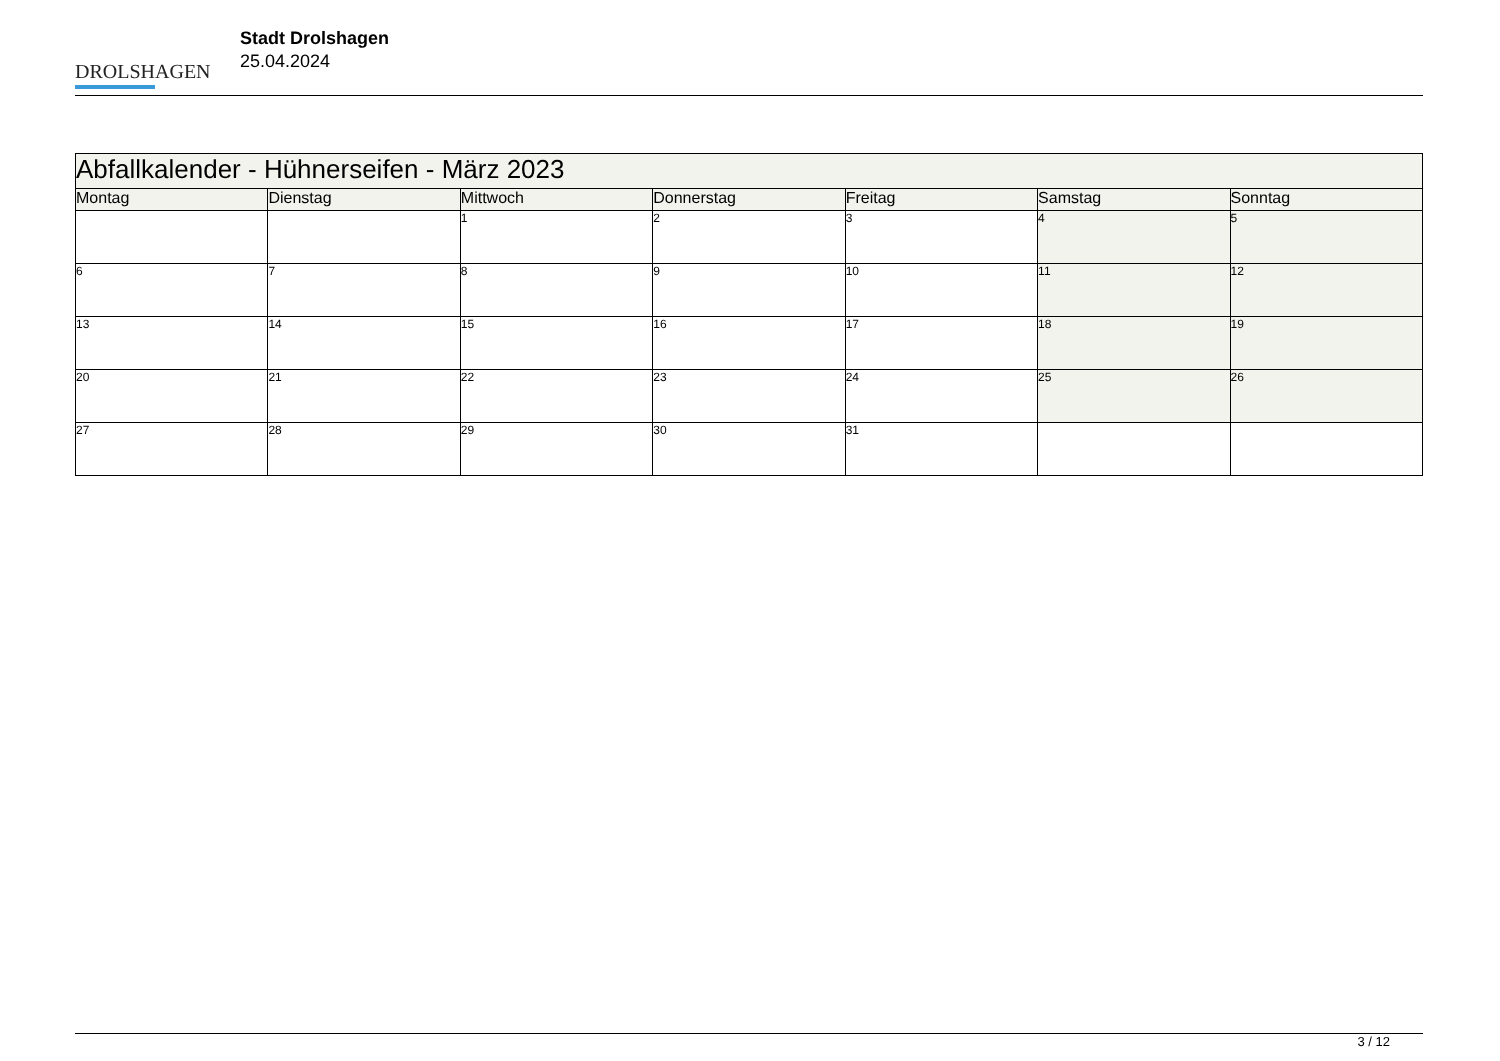DROLSHAGEN
Stadt Drolshagen
25.04.2024
| Abfallkalender - Hühnerseifen - März 2023 | | | | | | |
| --- | --- | --- | --- | --- | --- | --- |
| Montag | Dienstag | Mittwoch | Donnerstag | Freitag | Samstag | Sonntag |
| | | 1 | 2 | 3 | 4 | 5 |
| 6 | 7 | 8 | 9 | 10 | 11 | 12 |
| 13 | 14 | 15 | 16 | 17 | 18 | 19 |
| 20 | 21 | 22 | 23 | 24 | 25 | 26 |
| 27 | 28 | 29 | 30 | 31 | | |
3 / 12